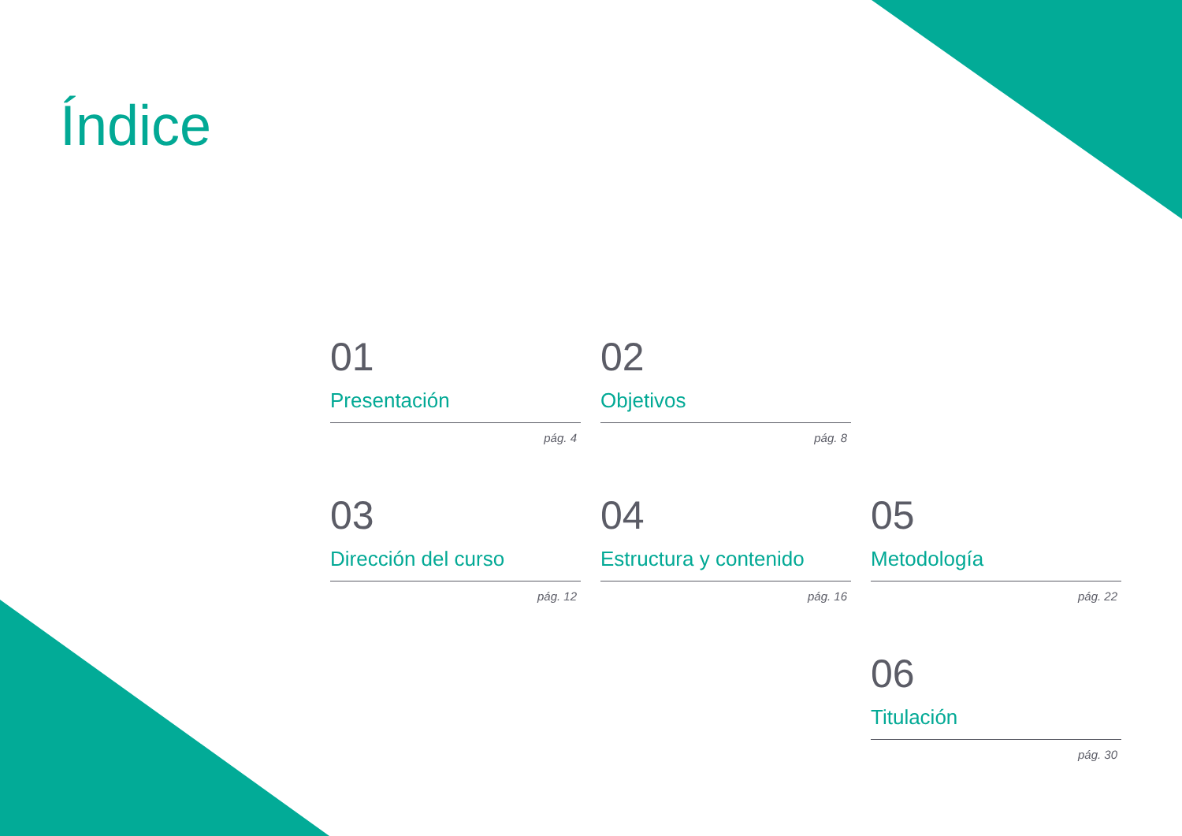Índice
01
Presentación
pág. 4
02
Objetivos
pág. 8
03
Dirección del curso
pág. 12
04
Estructura y contenido
pág. 16
05
Metodología
pág. 22
06
Titulación
pág. 30